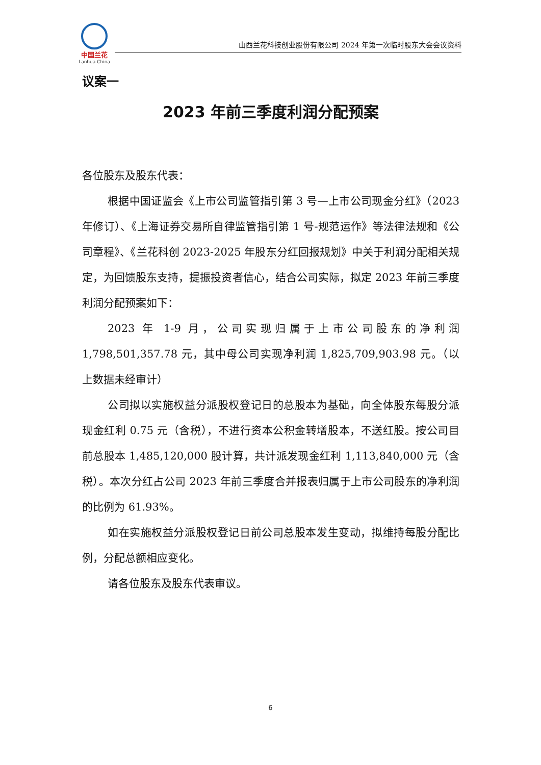中国兰花
Lanhua China
山西兰花科技创业股份有限公司 2024 年第一次临时股东大会会议资料
议案一
2023 年前三季度利润分配预案
各位股东及股东代表：
根据中国证监会《上市公司监管指引第 3 号—上市公司现金分红》（2023 年修订）、《上海证券交易所自律监管指引第 1 号-规范运作》等法律法规和《公司章程》、《兰花科创 2023-2025 年股东分红回报规划》中关于利润分配相关规定，为回馈股东支持，提振投资者信心，结合公司实际，拟定 2023 年前三季度利润分配预案如下：
2023 年 1-9 月，公司实现归属于上市公司股东的净利润 1,798,501,357.78 元，其中母公司实现净利润 1,825,709,903.98 元。（以上数据未经审计）
公司拟以实施权益分派股权登记日的总股本为基础，向全体股东每股分派现金红利 0.75 元（含税），不进行资本公积金转增股本，不送红股。按公司目前总股本 1,485,120,000 股计算，共计派发现金红利 1,113,840,000 元（含税）。本次分红占公司 2023 年前三季度合并报表归属于上市公司股东的净利润的比例为 61.93%。
如在实施权益分派股权登记日前公司总股本发生变动，拟维持每股分配比例，分配总额相应变化。
请各位股东及股东代表审议。
6